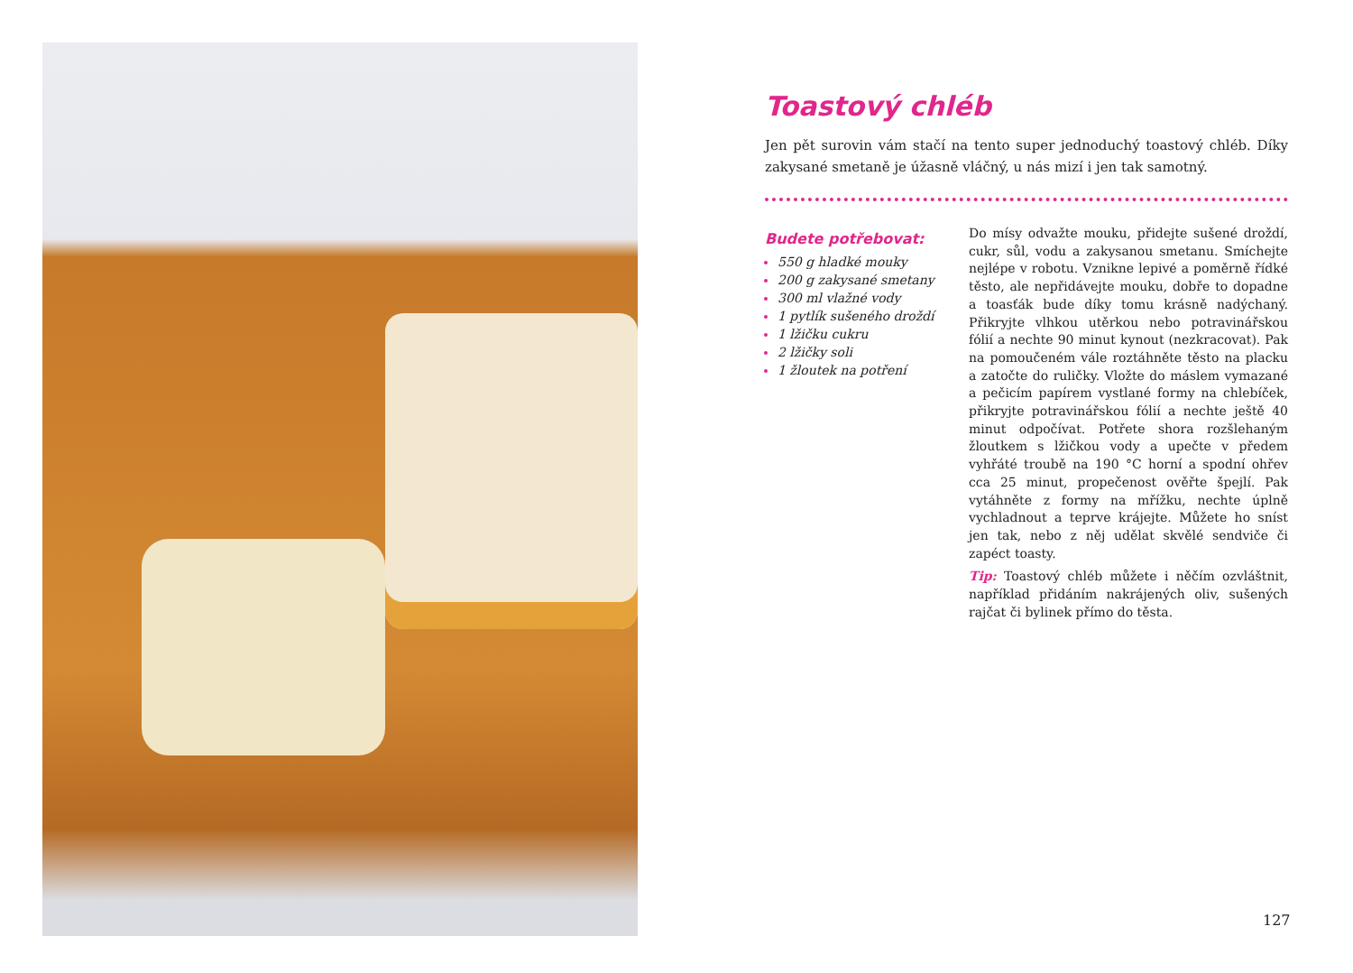Toastový chléb
Jen pět surovin vám stačí na tento super jednoduchý toastový chléb. Díky zakysané smetaně je úžasně vláčný, u nás mizí i jen tak samotný.
Budete potřebovat:
550 g hladké mouky
200 g zakysané smetany
300 ml vlažné vody
1 pytlík sušeného droždí
1 lžičku cukru
2 lžičky soli
1 žloutek na potření
Do mísy odvažte mouku, přidejte sušené droždí, cukr, sůl, vodu a zakysanou smetanu. Smíchejte nejlépe v robotu. Vznikne lepivé a poměrně řídké těsto, ale nepřidávejte mouku, dobře to dopadne a toasťák bude díky tomu krásně nadýchaný. Přikryjte vlhkou utěrkou nebo potravinářskou fólií a nechte 90 minut kynout (nezkracovat). Pak na pomoučeném vále roztáhněte těsto na placku a zatočte do ruličky. Vložte do máslem vymazané a pečicím papírem vystlané formy na chlebíček, přikryjte potravinářskou fólií a nechte ještě 40 minut odpočívat. Potřete shora rozšlehaným žloutkem s lžičkou vody a upečte v předem vyhřáté troubě na 190 °C horní a spodní ohřev cca 25 minut, propečenost ověřte špejlí. Pak vytáhněte z formy na mřížku, nechte úplně vychladnout a teprve krájejte. Můžete ho sníst jen tak, nebo z něj udělat skvělé sendviče či zapéct toasty.
Tip: Toastový chléb můžete i něčím ozvláštnit, například přidáním nakrájených oliv, sušených rajčat či bylinek přímo do těsta.
127